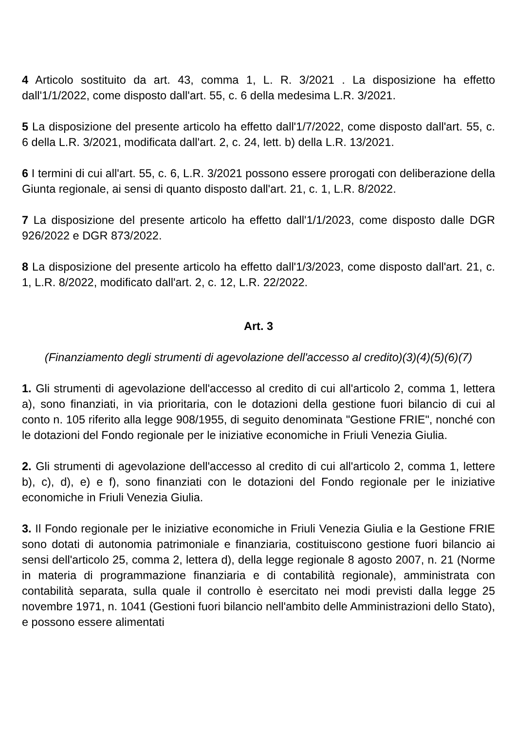4 Articolo sostituito da art. 43, comma 1, L. R. 3/2021 . La disposizione ha effetto dall'1/1/2022, come disposto dall'art. 55, c. 6 della medesima L.R. 3/2021.
5 La disposizione del presente articolo ha effetto dall'1/7/2022, come disposto dall'art. 55, c. 6 della L.R. 3/2021, modificata dall'art. 2, c. 24, lett. b) della L.R. 13/2021.
6 I termini di cui all'art. 55, c. 6, L.R. 3/2021 possono essere prorogati con deliberazione della Giunta regionale, ai sensi di quanto disposto dall'art. 21, c. 1, L.R. 8/2022.
7 La disposizione del presente articolo ha effetto dall'1/1/2023, come disposto dalle DGR 926/2022 e DGR 873/2022.
8 La disposizione del presente articolo ha effetto dall'1/3/2023, come disposto dall'art. 21, c. 1, L.R. 8/2022, modificato dall'art. 2, c. 12, L.R. 22/2022.
Art. 3
(Finanziamento degli strumenti di agevolazione dell'accesso al credito)(3)(4)(5)(6)(7)
1. Gli strumenti di agevolazione dell'accesso al credito di cui all'articolo 2, comma 1, lettera a), sono finanziati, in via prioritaria, con le dotazioni della gestione fuori bilancio di cui al conto n. 105 riferito alla legge 908/1955, di seguito denominata "Gestione FRIE", nonché con le dotazioni del Fondo regionale per le iniziative economiche in Friuli Venezia Giulia.
2. Gli strumenti di agevolazione dell'accesso al credito di cui all'articolo 2, comma 1, lettere b), c), d), e) e f), sono finanziati con le dotazioni del Fondo regionale per le iniziative economiche in Friuli Venezia Giulia.
3. Il Fondo regionale per le iniziative economiche in Friuli Venezia Giulia e la Gestione FRIE sono dotati di autonomia patrimoniale e finanziaria, costituiscono gestione fuori bilancio ai sensi dell'articolo 25, comma 2, lettera d), della legge regionale 8 agosto 2007, n. 21 (Norme in materia di programmazione finanziaria e di contabilità regionale), amministrata con contabilità separata, sulla quale il controllo è esercitato nei modi previsti dalla legge 25 novembre 1971, n. 1041 (Gestioni fuori bilancio nell'ambito delle Amministrazioni dello Stato), e possono essere alimentati